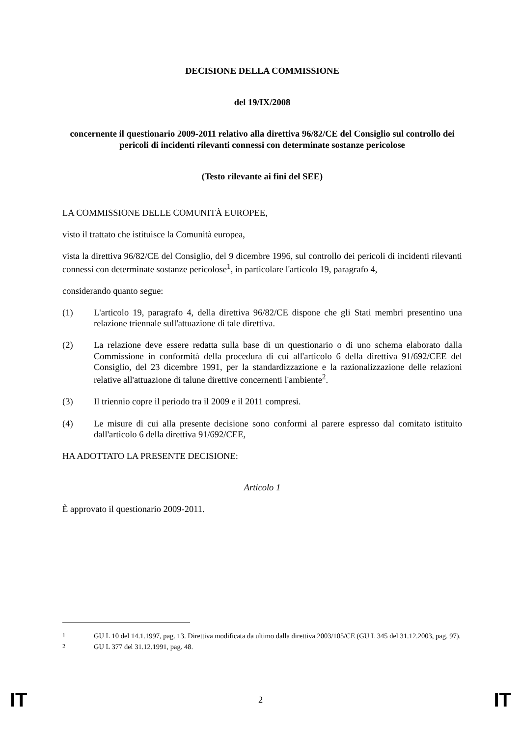DECISIONE DELLA COMMISSIONE
del 19/IX/2008
concernente il questionario 2009-2011 relativo alla direttiva 96/82/CE del Consiglio sul controllo dei pericoli di incidenti rilevanti connessi con determinate sostanze pericolose
(Testo rilevante ai fini del SEE)
LA COMMISSIONE DELLE COMUNITÀ EUROPEE,
visto il trattato che istituisce la Comunità europea,
vista la direttiva 96/82/CE del Consiglio, del 9 dicembre 1996, sul controllo dei pericoli di incidenti rilevanti connessi con determinate sostanze pericolose<sup>1</sup>, in particolare l'articolo 19, paragrafo 4,
considerando quanto segue:
(1) L'articolo 19, paragrafo 4, della direttiva 96/82/CE dispone che gli Stati membri presentino una relazione triennale sull'attuazione di tale direttiva.
(2) La relazione deve essere redatta sulla base di un questionario o di uno schema elaborato dalla Commissione in conformità della procedura di cui all'articolo 6 della direttiva 91/692/CEE del Consiglio, del 23 dicembre 1991, per la standardizzazione e la razionalizzazione delle relazioni relative all'attuazione di talune direttive concernenti l'ambiente<sup>2</sup>.
(3) Il triennio copre il periodo tra il 2009 e il 2011 compresi.
(4) Le misure di cui alla presente decisione sono conformi al parere espresso dal comitato istituito dall'articolo 6 della direttiva 91/692/CEE,
HA ADOTTATO LA PRESENTE DECISIONE:
Articolo 1
È approvato il questionario 2009-2011.
<sup>1</sup> GU L 10 del 14.1.1997, pag. 13. Direttiva modificata da ultimo dalla direttiva 2003/105/CE (GU L 345 del 31.12.2003, pag. 97).
<sup>2</sup> GU L 377 del 31.12.1991, pag. 48.
IT 2 IT